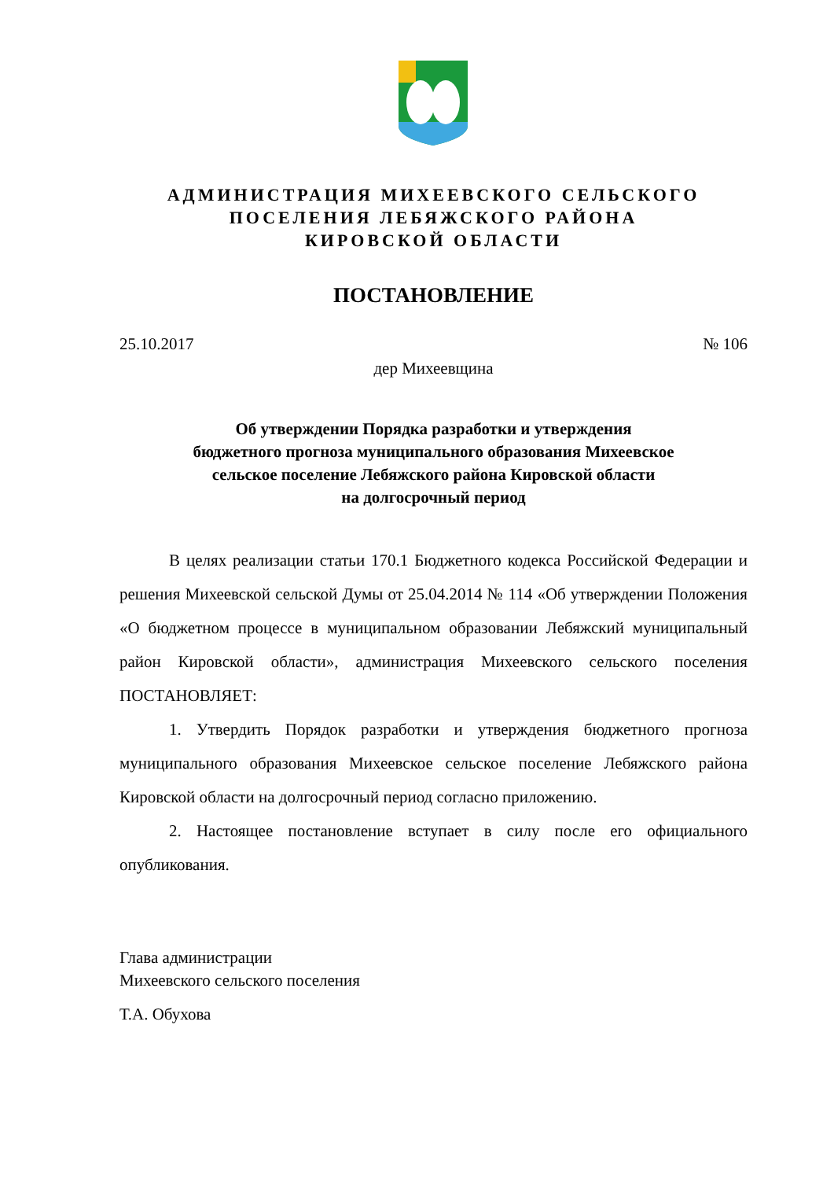АДМИНИСТРАЦИЯ МИХЕЕВСКОГО СЕЛЬСКОГО
ПОСЕЛЕНИЯ ЛЕБЯЖСКОГО РАЙОНА
КИРОВСКОЙ ОБЛАСТИ
ПОСТАНОВЛЕНИЕ
25.10.2017 № 106
дер Михеевщина
Об утверждении Порядка разработки и утверждения
бюджетного прогноза муниципального образования Михеевское
сельское поселение Лебяжского района Кировской области
на долгосрочный период
В целях реализации статьи 170.1 Бюджетного кодекса Российской Федерации и решения Михеевской сельской Думы от 25.04.2014 № 114 «Об утверждении Положения «О бюджетном процессе в муниципальном образовании Лебяжский муниципальный район Кировской области», администрация Михеевского сельского поселения ПОСТАНОВЛЯЕТ:
1. Утвердить Порядок разработки и утверждения бюджетного прогноза муниципального образования Михеевское сельское поселение Лебяжского района Кировской области на долгосрочный период согласно приложению.
2. Настоящее постановление вступает в силу после его официального опубликования.
Глава администрации
Михеевского сельского поселения
Т.А. Обухова